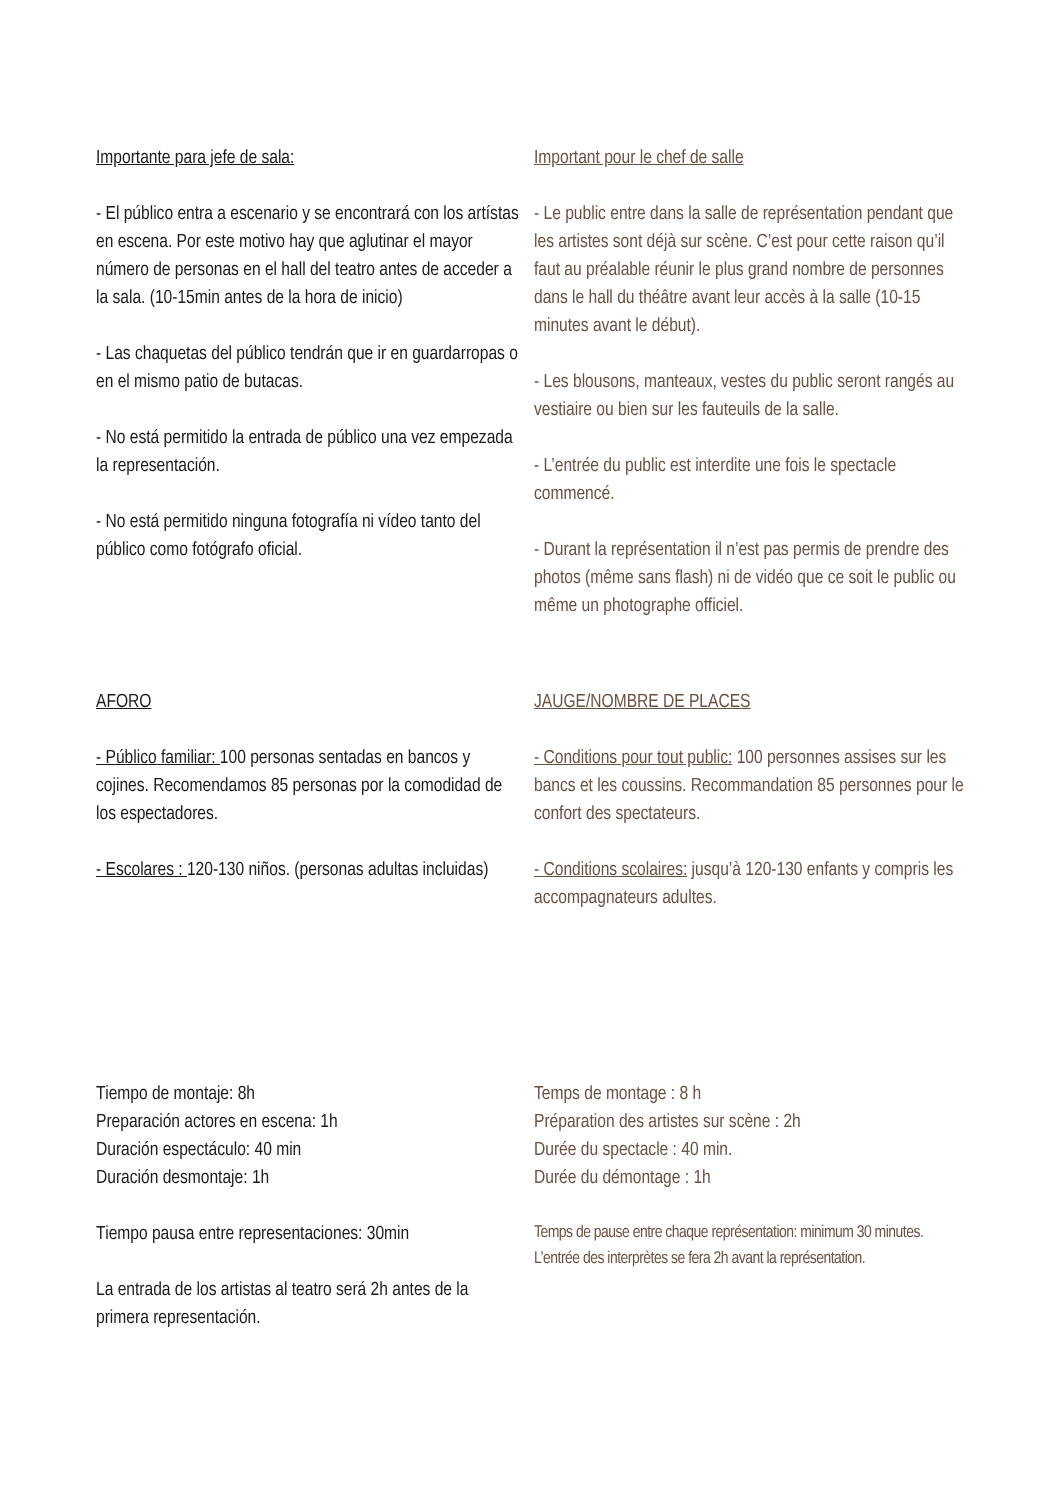Importante para jefe de sala:
- El público entra a escenario y se encontrará con los artístas en escena. Por este motivo hay que aglutinar el mayor número de personas en el hall del teatro antes de acceder a la sala. (10-15min antes de la hora de inicio)
- Las chaquetas del público tendrán que ir en guardarropas o en el mismo patio de butacas.
- No está permitido la entrada de público una vez empezada la representación.
- No está permitido ninguna fotografía ni vídeo tanto del público como fotógrafo oficial.
Important pour le chef de salle
- Le public entre dans la salle de représentation pendant que les artistes sont déjà sur scène. C’est pour cette raison qu’il faut au préalable réunir le plus grand nombre de personnes dans le hall du théâtre avant leur accès à la salle (10-15 minutes avant le début).
- Les blousons, manteaux, vestes du public seront rangés au vestiaire ou bien sur les fauteuils de la salle.
- L’entrée du public est interdite une fois le spectacle commencé.
- Durant la représentation il n’est pas permis de prendre des photos (même sans flash) ni de vidéo que ce soit le public ou même un photographe officiel.
AFORO
- Público familiar: 100 personas sentadas en bancos y cojines. Recomendamos 85 personas por la comodidad de los espectadores.
- Escolares : 120-130 niños. (personas adultas incluidas)
JAUGE/NOMBRE DE PLACES
- Conditions pour tout public: 100 personnes assises sur les bancs et les coussins. Recommandation 85 personnes pour le confort des spectateurs.
- Conditions scolaires: jusqu’à 120-130 enfants y compris les accompagnateurs adultes.
Tiempo de montaje: 8h
Preparación actores en escena: 1h
Duración espectáculo: 40 min
Duración desmontaje: 1h
Tiempo pausa entre representaciones: 30min
La entrada de los artistas al teatro será 2h antes de la primera representación.
Temps de montage : 8 h
Préparation des artistes sur scène : 2h
Durée du spectacle : 40 min.
Durée du démontage : 1h
Temps de pause entre chaque représentation: minimum 30 minutes.
L’entrée des interprètes se fera 2h avant la représentation.